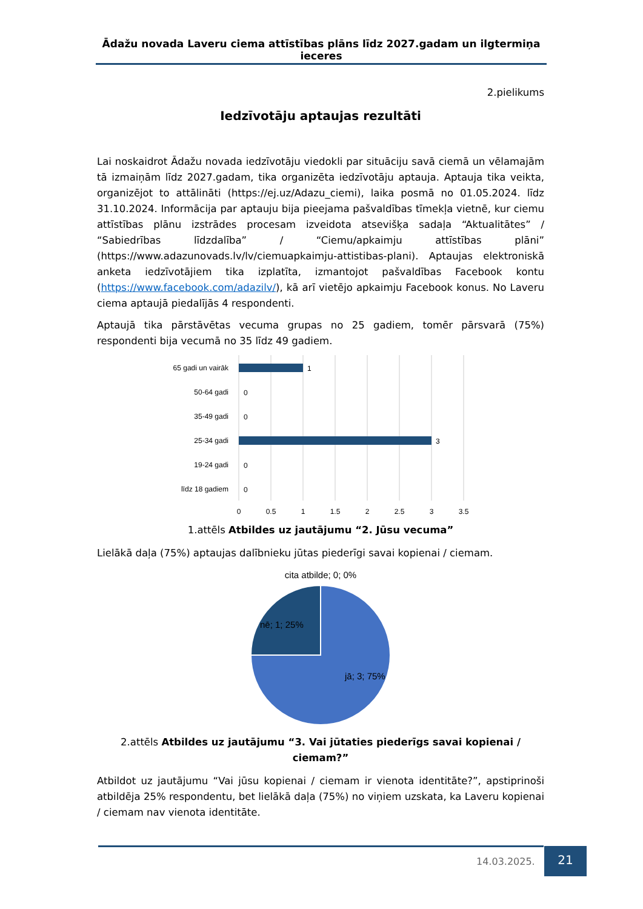Ādažu novada Laveru ciema attīstības plāns līdz 2027.gadam un ilgtermiņa ieceres
2.pielikums
Iedzīvotāju aptaujas rezultāti
Lai noskaidrot Ādažu novada iedzīvotāju viedokli par situāciju savā ciemā un vēlamajām tā izmaiņām līdz 2027.gadam, tika organizēta iedzīvotāju aptauja. Aptauja tika veikta, organizējot to attālināti (https://ej.uz/Adazu_ciemi), laika posmā no 01.05.2024. līdz 31.10.2024. Informācija par aptauju bija pieejama pašvaldības tīmekļa vietnē, kur ciemu attīstības plānu izstrādes procesam izveidota atsevišķa sadaļa “Aktualitātes” / “Sabiedrības līdzdalība” / “Ciemu/apkaimju attīstības plāni” (https://www.adazunovads.lv/lv/ciemuapkaimju-attistibas-plani). Aptaujas elektroniskā anketa iedzīvotājiem tika izplatīta, izmantojot pašvaldības Facebook kontu (https://www.facebook.com/adazilv/), kā arī vietējo apkaimju Facebook konus. No Laveru ciema aptaujā piedalījās 4 respondenti.
Aptaujā tika pārstāvētas vecuma grupas no 25 gadiem, tomēr pārsvarā (75%) respondenti bija vecumā no 35 līdz 49 gadiem.
65 gadi un vairāk
50-64 gadi
35-49 gadi
25-34 gadi
19-24 gadi
līdz 18 gadiem
1
0
0
3
0
0
0
0.5
1
1.5
2
2.5
3
3.5
1.attēls Atbildes uz jautājumu “2. Jūsu vecuma”
Lielākā daļa (75%) aptaujas dalībnieku jūtas piederīgi savai kopienai / ciemam.
cita atbilde; 0; 0%
nē; 1; 25%
jā; 3; 75%
2.attēls Atbildes uz jautājumu “3. Vai jūtaties piederīgs savai kopienai / ciemam?”
Atbildot uz jautājumu “Vai jūsu kopienai / ciemam ir vienota identitāte?”, apstiprinoši atbildēja 25% respondentu, bet lielākā daļa (75%) no viņiem uzskata, ka Laveru kopienai / ciemam nav vienota identitāte.
14.03.2025.
21